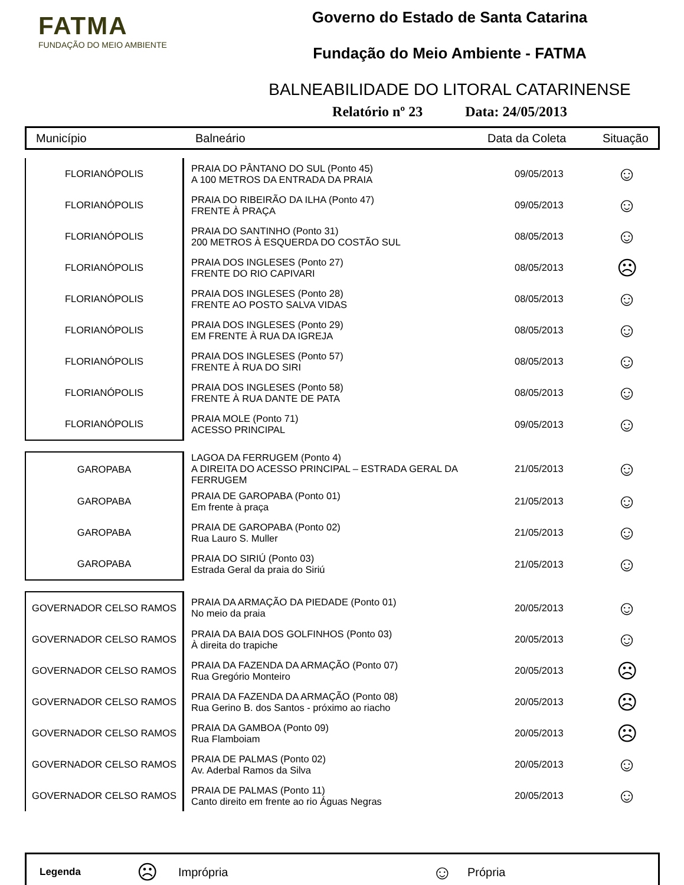FATMA
FUNDAÇÃO DO MEIO AMBIENTE
Governo do Estado de Santa Catarina
Fundação do Meio Ambiente - FATMA
BALNEABILIDADE DO LITORAL CATARINENSE
Relatório nº 23 Data: 24/05/2013
Município Balneário Data da Coleta Situação
| FLORIANÓPOLIS | PRAIA DO PÂNTANO DO SUL (Ponto 45) A 100 METROS DA ENTRADA DA PRAIA | 09/05/2013 | ☺ |
| FLORIANÓPOLIS | PRAIA DO RIBEIRÃO DA ILHA (Ponto 47) FRENTE À PRAÇA | 09/05/2013 | ☺ |
| FLORIANÓPOLIS | PRAIA DO SANTINHO (Ponto 31) 200 METROS À ESQUERDA DO COSTÃO SUL | 08/05/2013 | ☺ |
| FLORIANÓPOLIS | PRAIA DOS INGLESES (Ponto 27) FRENTE DO RIO CAPIVARI | 08/05/2013 | ☹ |
| FLORIANÓPOLIS | PRAIA DOS INGLESES (Ponto 28) FRENTE AO POSTO SALVA VIDAS | 08/05/2013 | ☺ |
| FLORIANÓPOLIS | PRAIA DOS INGLESES (Ponto 29) EM FRENTE À RUA DA IGREJA | 08/05/2013 | ☺ |
| FLORIANÓPOLIS | PRAIA DOS INGLESES (Ponto 57) FRENTE À RUA DO SIRI | 08/05/2013 | ☺ |
| FLORIANÓPOLIS | PRAIA DOS INGLESES (Ponto 58) FRENTE À RUA DANTE DE PATA | 08/05/2013 | ☺ |
| FLORIANÓPOLIS | PRAIA MOLE (Ponto 71) ACESSO PRINCIPAL | 09/05/2013 | ☺ |
| GAROPABA | LAGOA DA FERRUGEM (Ponto 4) A DIREITA DO ACESSO PRINCIPAL – ESTRADA GERAL DA FERRUGEM | 21/05/2013 | ☺ |
| GAROPABA | PRAIA DE GAROPABA (Ponto 01) Em frente à praça | 21/05/2013 | ☺ |
| GAROPABA | PRAIA DE GAROPABA (Ponto 02) Rua Lauro S. Muller | 21/05/2013 | ☺ |
| GAROPABA | PRAIA DO SIRIÚ (Ponto 03) Estrada Geral da praia do Siriú | 21/05/2013 | ☺ |
| GOVERNADOR CELSO RAMOS | PRAIA DA ARMAÇÃO DA PIEDADE (Ponto 01) No meio da praia | 20/05/2013 | ☺ |
| GOVERNADOR CELSO RAMOS | PRAIA DA BAIA DOS GOLFINHOS (Ponto 03) À direita do trapiche | 20/05/2013 | ☺ |
| GOVERNADOR CELSO RAMOS | PRAIA DA FAZENDA DA ARMAÇÃO (Ponto 07) Rua Gregório Monteiro | 20/05/2013 | ☹ |
| GOVERNADOR CELSO RAMOS | PRAIA DA FAZENDA DA ARMAÇÃO (Ponto 08) Rua Gerino B. dos Santos - próximo ao riacho | 20/05/2013 | ☹ |
| GOVERNADOR CELSO RAMOS | PRAIA DA GAMBOA (Ponto 09) Rua Flamboiam | 20/05/2013 | ☹ |
| GOVERNADOR CELSO RAMOS | PRAIA DE PALMAS (Ponto 02) Av. Aderbal Ramos da Silva | 20/05/2013 | ☺ |
| GOVERNADOR CELSO RAMOS | PRAIA DE PALMAS (Ponto 11) Canto direito em frente ao rio Águas Negras | 20/05/2013 | ☺ |
Legenda ☹ Imprópria ☺ Própria